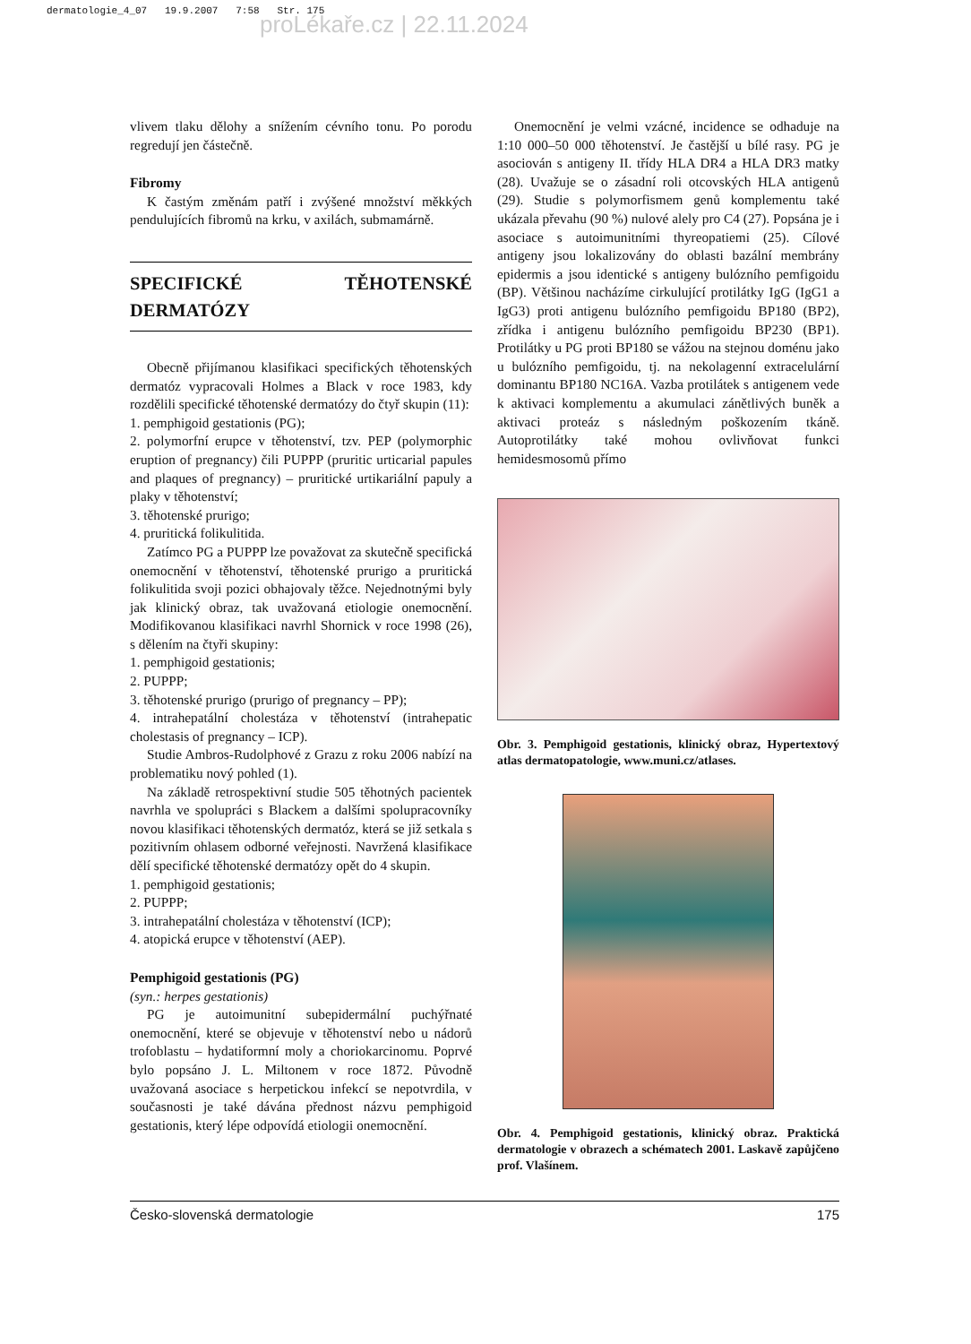dermatologie_4_07 19.9.2007 7:58 Str. 175
proLékaře.cz | 22.11.2024
vlivem tlaku dělohy a snížením cévního tonu. Po porodu regredují jen částečně.
Fibromy
K častým změnám patří i zvýšené množství měkkých pendulujících fibromů na krku, v axilách, submamárně.
SPECIFICKÉ TĚHOTENSKÉ DERMATÓZY
Obecně přijímanou klasifikaci specifických těhotenských dermatóz vypracovali Holmes a Black v roce 1983, kdy rozdělili specifické těhotenské dermatózy do čtyř skupin (11):
1. pemphigoid gestationis (PG);
2. polymorfní erupce v těhotenství, tzv. PEP (polymorphic eruption of pregnancy) čili PUPPP (pruritic urticarial papules and plaques of pregnancy) – pruritické urtikariální papuly a plaky v těhotenství;
3. těhotenské prurigo;
4. pruritická folikulitida.
Zatímco PG a PUPPP lze považovat za skutečně specifická onemocnění v těhotenství, těhotenské prurigo a pruritická folikulitida svoji pozici obhajovaly těžce. Nejednotnými byly jak klinický obraz, tak uvažovaná etiologie onemocnění. Modifikovanou klasifikaci navrhl Shornick v roce 1998 (26), s dělením na čtyři skupiny:
1. pemphigoid gestationis;
2. PUPPP;
3. těhotenské prurigo (prurigo of pregnancy – PP);
4. intrahepatální cholestáza v těhotenství (intrahepatic cholestasis of pregnancy – ICP).
Studie Ambros-Rudolphové z Grazu z roku 2006 nabízí na problematiku nový pohled (1).
Na základě retrospektivní studie 505 těhotných pacientek navrhla ve spolupráci s Blackem a dalšími spolupracovníky novou klasifikaci těhotenských dermatóz, která se již setkala s pozitivním ohlasem odborné veřejnosti. Navržená klasifikace dělí specifické těhotenské dermatózy opět do 4 skupin.
1. pemphigoid gestationis;
2. PUPPP;
3. intrahepatální cholestáza v těhotenství (ICP);
4. atopická erupce v těhotenství (AEP).
Pemphigoid gestationis (PG)
(syn.: herpes gestationis)
PG je autoimunitní subepidermální puchýřnaté onemocnění, které se objevuje v těhotenství nebo u nádorů trofoblastu – hydatiformní moly a choriokarcinomu. Poprvé bylo popsáno J. L. Miltonem v roce 1872. Původně uvažovaná asociace s herpetickou infekcí se nepotvrdila, v současnosti je také dávána přednost názvu pemphigoid gestationis, který lépe odpovídá etiologii onemocnění.
Onemocnění je velmi vzácné, incidence se odhaduje na 1:10 000–50 000 těhotenství. Je častější u bílé rasy. PG je asociován s antigeny II. třídy HLA DR4 a HLA DR3 matky (28). Uvažuje se o zásadní roli otcovských HLA antigenů (29). Studie s polymorfismem genů komplementu také ukázala převahu (90 %) nulové alely pro C4 (27). Popsána je i asociace s autoimunitními thyreopatiemi (25). Cílové antigeny jsou lokalizovány do oblasti bazální membrány epidermis a jsou identické s antigeny bulózního pemfigoidu (BP). Většinou nacházíme cirkulující protilátky IgG (IgG1 a IgG3) proti antigenu bulózního pemfigoidu BP180 (BP2), zřídka i antigenu bulózního pemfigoidu BP230 (BP1). Protilátky u PG proti BP180 se vážou na stejnou doménu jako u bulózního pemfigoidu, tj. na nekolagenní extracelulární dominantu BP180 NC16A. Vazba protilátek s antigenem vede k aktivaci komplementu a akumulaci zánětlivých buněk a aktivaci proteáz s následným poškozením tkáně. Autoprotilátky také mohou ovlivňovat funkci hemidesmosomů přímo
Obr. 3. Pemphigoid gestationis, klinický obraz, Hypertextový atlas dermatopatologie, www.muni.cz/atlases.
Obr. 4. Pemphigoid gestationis, klinický obraz. Praktická dermatologie v obrazech a schématech 2001. Laskavě zapůjčeno prof. Vlašínem.
Česko-slovenská dermatologie 175